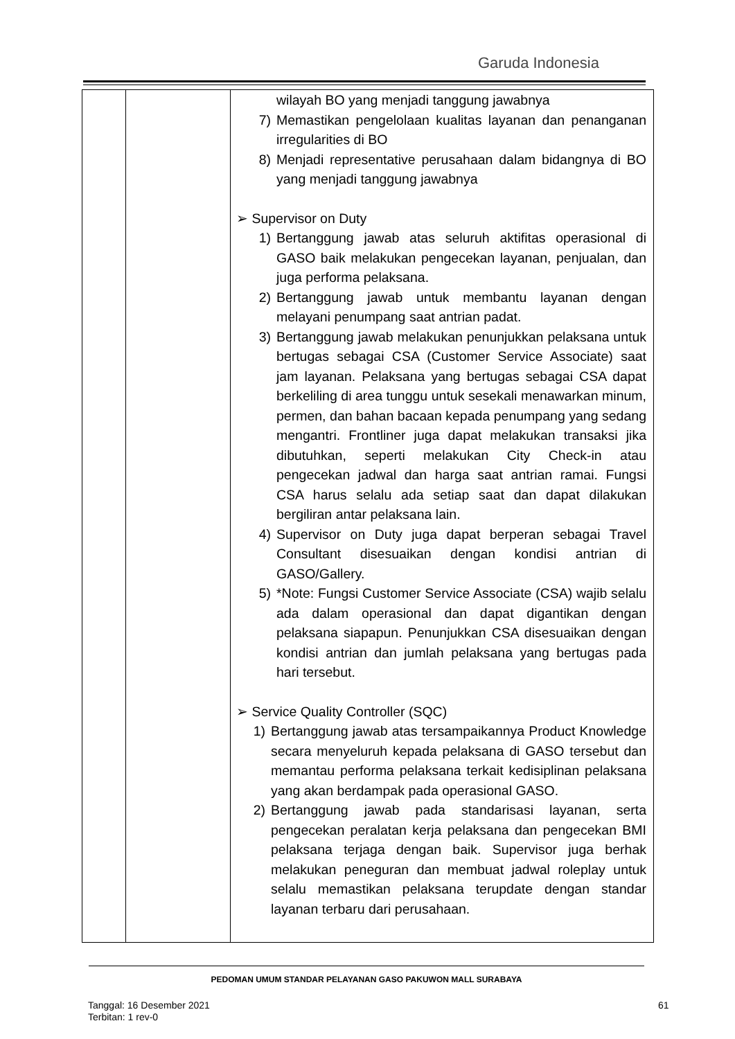Garuda Indonesia
| | | wilayah BO yang menjadi tanggung jawabnya 7) Memastikan pengelolaan kualitas layanan dan penanganan irregularities di BO 8) Menjadi representative perusahaan dalam bidangnya di BO yang menjadi tanggung jawabnya ➢ Supervisor on Duty 1) Bertanggung jawab atas seluruh aktifitas operasional di GASO baik melakukan pengecekan layanan, penjualan, dan juga performa pelaksana. 2) Bertanggung jawab untuk membantu layanan dengan melayani penumpang saat antrian padat. 3) Bertanggung jawab melakukan penunjukkan pelaksana untuk bertugas sebagai CSA (Customer Service Associate) saat jam layanan. Pelaksana yang bertugas sebagai CSA dapat berkeliling di area tunggu untuk sesekali menawarkan minum, permen, dan bahan bacaan kepada penumpang yang sedang mengantri. Frontliner juga dapat melakukan transaksi jika dibutuhkan, seperti melakukan City Check-in atau pengecekan jadwal dan harga saat antrian ramai. Fungsi CSA harus selalu ada setiap saat dan dapat dilakukan bergiliran antar pelaksana lain. 4) Supervisor on Duty juga dapat berperan sebagai Travel Consultant disesuaikan dengan kondisi antrian di GASO/Gallery. 5) *Note: Fungsi Customer Service Associate (CSA) wajib selalu ada dalam operasional dan dapat digantikan dengan pelaksana siapapun. Penunjukkan CSA disesuaikan dengan kondisi antrian dan jumlah pelaksana yang bertugas pada hari tersebut. ➢ Service Quality Controller (SQC) 1) Bertanggung jawab atas tersampaikannya Product Knowledge secara menyeluruh kepada pelaksana di GASO tersebut dan memantau performa pelaksana terkait kedisiplinan pelaksana yang akan berdampak pada operasional GASO. 2) Bertanggung jawab pada standarisasi layanan, serta pengecekan peralatan kerja pelaksana dan pengecekan BMI pelaksana terjaga dengan baik. Supervisor juga berhak melakukan peneguran dan membuat jadwal roleplay untuk selalu memastikan pelaksana terupdate dengan standar layanan terbaru dari perusahaan. |
PEDOMAN UMUM STANDAR PELAYANAN GASO PAKUWON MALL SURABAYA
Tanggal: 16 Desember 2021
Terbitan: 1 rev-0
61